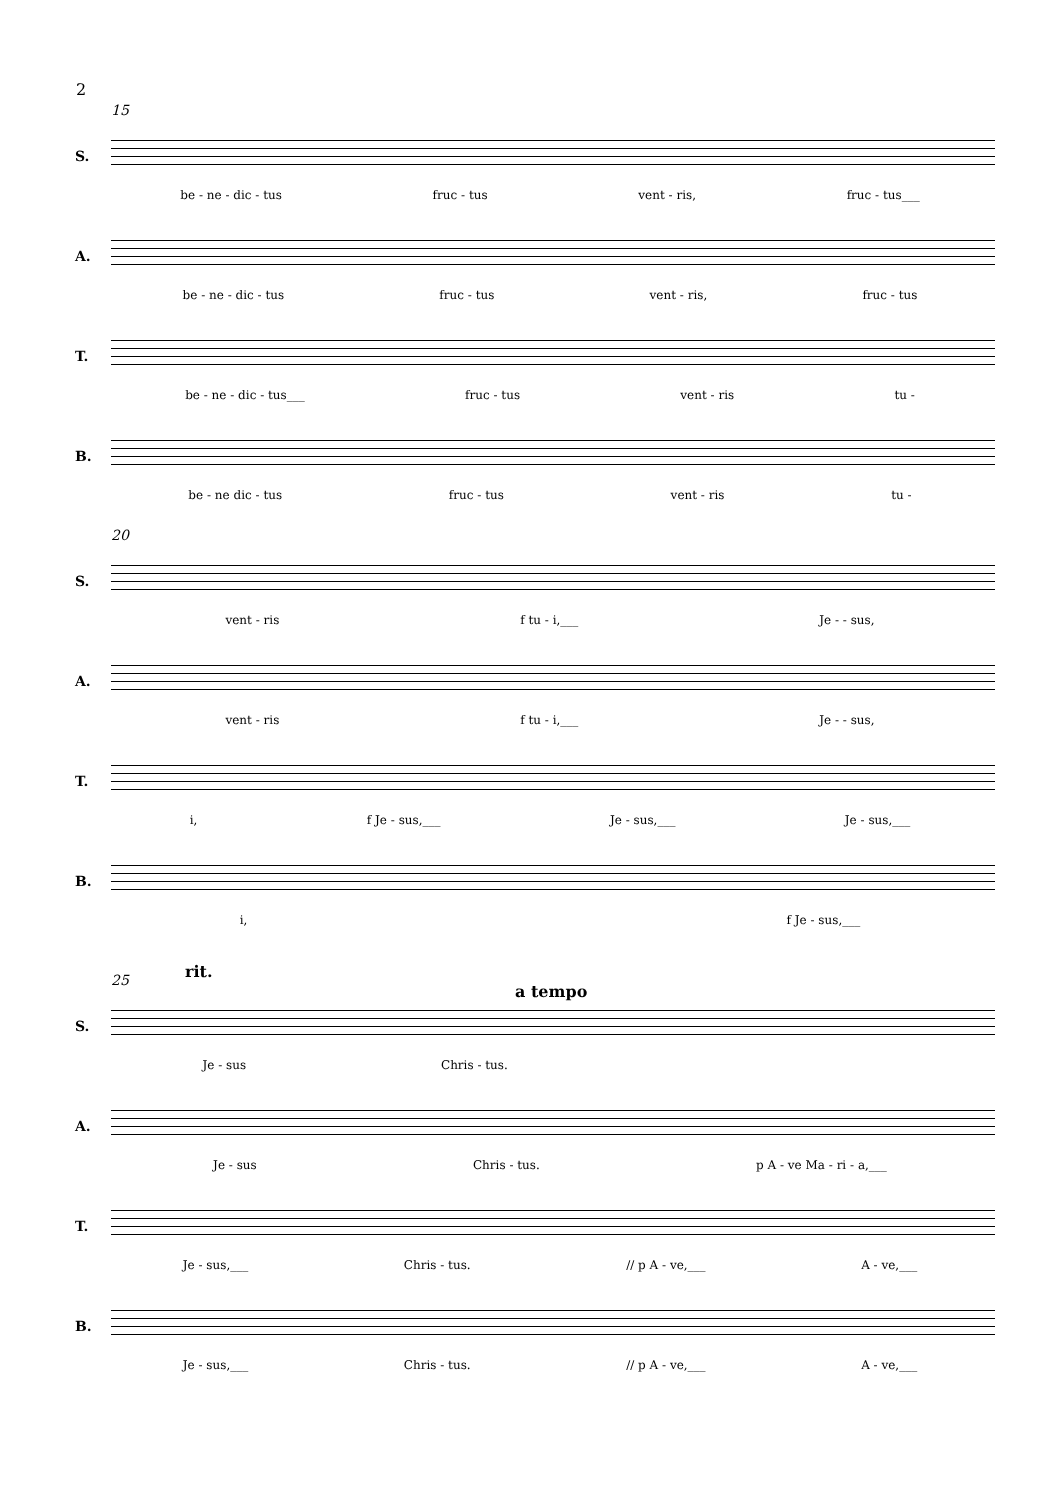2
15
S.
be - ne - dic - tus fruc - tus vent - ris, fruc - tus___
A.
be - ne - dic - tus fruc - tus vent - ris, fruc - tus
T.
be - ne - dic - tus___ fruc - tus vent - ris tu -
B.
be - ne dic - tus fruc - tus vent - ris tu -
20
S.
vent - ris f tu - i,___ Je - - sus,
A.
vent - ris f tu - i,___ Je - - sus,
T.
i, f Je - sus,___ Je - sus,___ Je - sus,___
B.
i, f Je - sus,___
rit.
a tempo
25
S.
Je - sus Chris - tus.
A.
Je - sus Chris - tus. p A - ve Ma - ri - a,___
T.
Je - sus,___ Chris - tus. // p A - ve,___ A - ve,___
B.
Je - sus,___ Chris - tus. // p A - ve,___ A - ve,___